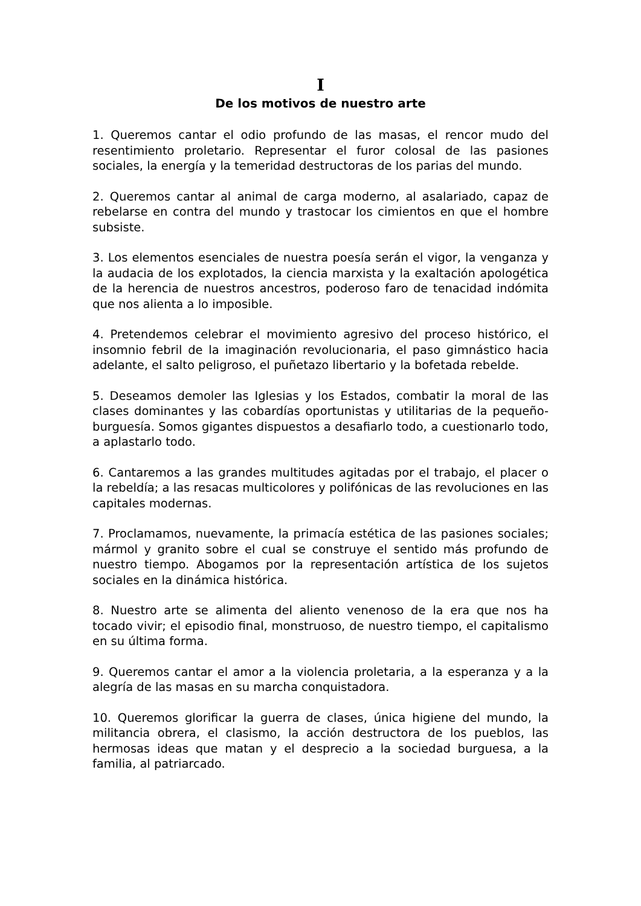I
De los motivos de nuestro arte
1. Queremos cantar el odio profundo de las masas, el rencor mudo del resentimiento proletario. Representar el furor colosal de las pasiones sociales, la energía y la temeridad destructoras de los parias del mundo.
2. Queremos cantar al animal de carga moderno, al asalariado, capaz de rebelarse en contra del mundo y trastocar los cimientos en que el hombre subsiste.
3. Los elementos esenciales de nuestra poesía serán el vigor, la venganza y la audacia de los explotados, la ciencia marxista y la exaltación apologética de la herencia de nuestros ancestros, poderoso faro de tenacidad indómita que nos alienta a lo imposible.
4. Pretendemos celebrar el movimiento agresivo del proceso histórico, el insomnio febril de la imaginación revolucionaria, el paso gimnástico hacia adelante, el salto peligroso, el puñetazo libertario y la bofetada rebelde.
5. Deseamos demoler las Iglesias y los Estados, combatir la moral de las clases dominantes y las cobardías oportunistas y utilitarias de la pequeño-burguesía. Somos gigantes dispuestos a desafiarlo todo, a cuestionarlo todo, a aplastarlo todo.
6. Cantaremos a las grandes multitudes agitadas por el trabajo, el placer o la rebeldía; a las resacas multicolores y polifónicas de las revoluciones en las capitales modernas.
7. Proclamamos, nuevamente, la primacía estética de las pasiones sociales; mármol y granito sobre el cual se construye el sentido más profundo de nuestro tiempo. Abogamos por la representación artística de los sujetos sociales en la dinámica histórica.
8. Nuestro arte se alimenta del aliento venenoso de la era que nos ha tocado vivir; el episodio final, monstruoso, de nuestro tiempo, el capitalismo en su última forma.
9. Queremos cantar el amor a la violencia proletaria, a la esperanza y a la alegría de las masas en su marcha conquistadora.
10. Queremos glorificar la guerra de clases, única higiene del mundo, la militancia obrera, el clasismo, la acción destructora de los pueblos, las hermosas ideas que matan y el desprecio a la sociedad burguesa, a la familia, al patriarcado.